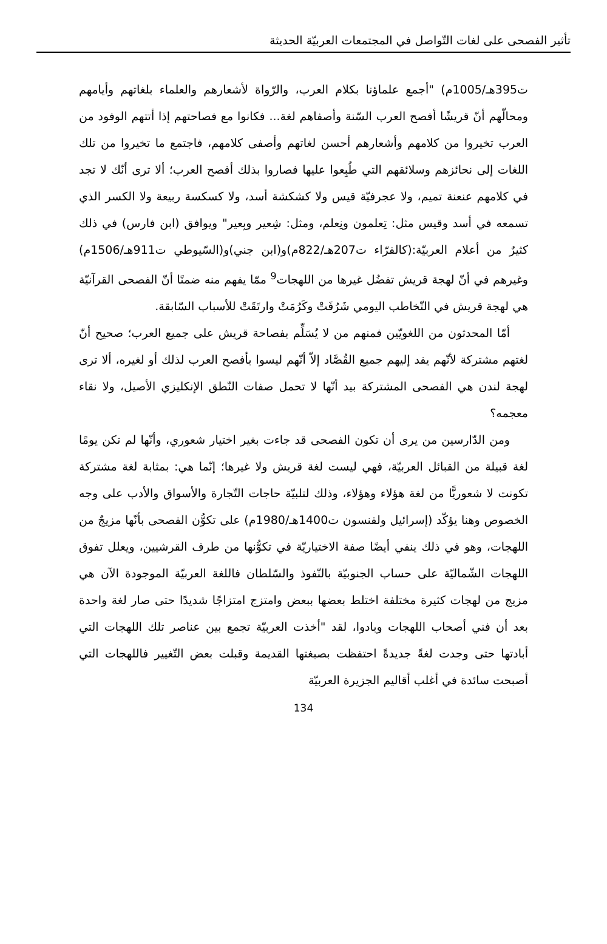تأثير الفصحى على لغات التّواصل في المجتمعات العربيّة الحديثة
ت395هـ/1005م) "أجمع علماؤنا بكلام العرب، والرّواة لأشعارهم والعلماء بلغاتهم وأيامهم ومحالّهم أنّ قريشًا أفصح العرب السّنة وأصفاهم لغة... فكانوا مع فصاحتهم إذا أتتهم الوفود من العرب تخيروا من كلامهم وأشعارهم أحسن لغاتهم وأصفى كلامهم، فاجتمع ما تخيروا من تلك اللغات إلى نحائزهم وسلائقهم التي طُبِعوا عليها فصاروا بذلك أفصح العرب؛ ألا ترى أنّك لا تجد في كلامهم عنعنة تميم، ولا عجرفيّة قيس ولا كشكشة أسد، ولا كسكسة ربيعة ولا الكسر الذي تسمعه في أسد وقيس مثل: تِعلمون ونِعلم، ومثل: شِعير وبِعير" ويوافق (ابن فارس) في ذلك كثيرٌ من أعلام العربيّة:(كالفرّاء ت207هـ/822م)و(ابن جني)و(السّيوطي ت911هـ/1506م) وغيرهم في أنّ لهجة قريش تفضُل غيرها من اللهجات<sup>9</sup> ممّا يفهم منه ضمنًا أنّ الفصحى القرآنيّة هي لهجة قريش في التّخاطب اليومي شَرُفَتْ وكَرُمَتْ وارتَقَتْ للأسباب السّابقة.
أمّا المحدثون من اللغويّين فمنهم من لا يُسَلِّم بفصاحة قريش على جميع العرب؛ صحيح أنّ لغتهم مشتركة لأنّهم يفد إليهم جميع القُصَّاد إلاّ أنّهم ليسوا بأفصح العرب لذلك أو لغيره، ألا ترى لهجة لندن هي الفصحى المشتركة بيد أنّها لا تحمل صفات النّطق الإنكليزي الأصيل، ولا نقاء معجمه؟
ومن الدّارسين من يرى أن تكون الفصحى قد جاءت بغير اختيار شعوري، وأنّها لم تكن يومًا لغة قبيلة من القبائل العربيّة، فهي ليست لغة قريش ولا غيرها؛ إنّما هي: بمثابة لغة مشتركة تكونت لا شعوريًّا من لغة هؤلاء وهؤلاء، وذلك لتلبيّة حاجات التّجارة والأسواق والأدب على وجه الخصوص وهنا يؤكّد (إسرائيل ولفنسون ت1400هـ/1980م) على تكوُّن الفصحى بأنّها مزيجٌ من اللهجات، وهو في ذلك ينفي أيضًا صفة الاختياريّة في تكوُّنها من طرف القرشيين، ويعلل تفوق اللهجات الشّماليّة على حساب الجنوبيّة بالنّفوذ والسّلطان فاللغة العربيّة الموجودة الآن هي مزيج من لهجات كثيرة مختلفة اختلط بعضها ببعض وامتزج امتزاجًا شديدًا حتى صار لغة واحدة بعد أن فني أصحاب اللهجات وبادوا، لقد "أخذت العربيّة تجمع بين عناصر تلك اللهجات التي أبادتها حتى وجدت لغةً جديدةً احتفظت بصبغتها القديمة وقبلت بعض التّغيير فاللهجات التي أصبحت سائدة في أغلب أقاليم الجزيرة العربيّة
134